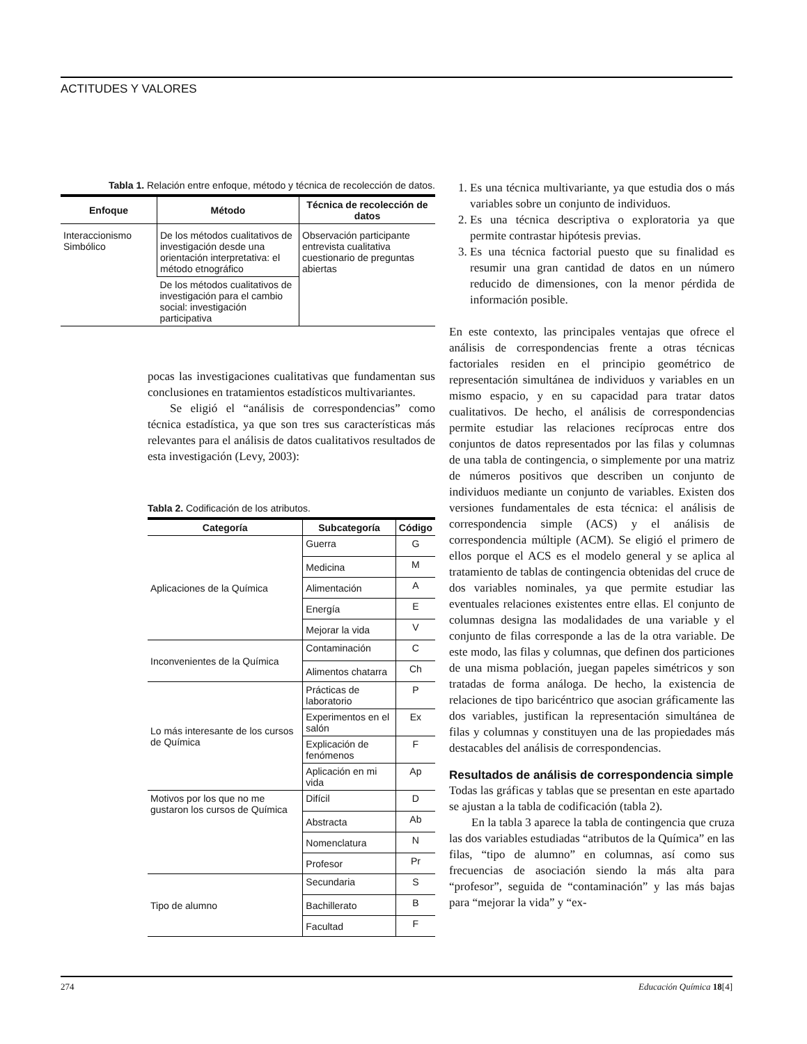ACTITUDES Y VALORES
Tabla 1. Relación entre enfoque, método y técnica de recolección de datos.
| Enfoque | Método | Técnica de recolección de datos |
| --- | --- | --- |
| Interaccionismo Simbólico | De los métodos cualitativos de investigación desde una orientación interpretativa: el método etnográfico | Observación participante entrevista cualitativa cuestionario de preguntas abiertas |
| | De los métodos cualitativos de investigación para el cambio social: investigación participativa | |
pocas las investigaciones cualitativas que fundamentan sus conclusiones en tratamientos estadísticos multivariantes.
Se eligió el “análisis de correspondencias” como técnica estadística, ya que son tres sus características más relevantes para el análisis de datos cualitativos resultados de esta investigación (Levy, 2003):
Tabla 2. Codificación de los atributos.
| Categoría | Subcategoría | Código |
| --- | --- | --- |
| Aplicaciones de la Química | Guerra | G |
| | Medicina | M |
| | Alimentación | A |
| | Energía | E |
| | Mejorar la vida | V |
| Inconvenientes de la Química | Contaminación | C |
| | Alimentos chatarra | Ch |
| Lo más interesante de los cursos de Química | Prácticas de laboratorio | P |
| | Experimentos en el salón | Ex |
| | Explicación de fenómenos | F |
| | Aplicación en mi vida | Ap |
| Motivos por los que no me gustaron los cursos de Química | Difícil | D |
| | Abstracta | Ab |
| | Nomenclatura | N |
| | Profesor | Pr |
| Tipo de alumno | Secundaria | S |
| | Bachillerato | B |
| | Facultad | F |
1. Es una técnica multivariante, ya que estudia dos o más variables sobre un conjunto de individuos.
2. Es una técnica descriptiva o exploratoria ya que permite contrastar hipótesis previas.
3. Es una técnica factorial puesto que su finalidad es resumir una gran cantidad de datos en un número reducido de dimensiones, con la menor pérdida de información posible.
En este contexto, las principales ventajas que ofrece el análisis de correspondencias frente a otras técnicas factoriales residen en el principio geométrico de representación simultánea de individuos y variables en un mismo espacio, y en su capacidad para tratar datos cualitativos. De hecho, el análisis de correspondencias permite estudiar las relaciones recíprocas entre dos conjuntos de datos representados por las filas y columnas de una tabla de contingencia, o simplemente por una matriz de números positivos que describen un conjunto de individuos mediante un conjunto de variables. Existen dos versiones fundamentales de esta técnica: el análisis de correspondencia simple (ACS) y el análisis de correspondencia múltiple (ACM). Se eligió el primero de ellos porque el ACS es el modelo general y se aplica al tratamiento de tablas de contingencia obtenidas del cruce de dos variables nominales, ya que permite estudiar las eventuales relaciones existentes entre ellas. El conjunto de columnas designa las modalidades de una variable y el conjunto de filas corresponde a las de la otra variable. De este modo, las filas y columnas, que definen dos particiones de una misma población, juegan papeles simétricos y son tratadas de forma análoga. De hecho, la existencia de relaciones de tipo baricéntrico que asocian gráficamente las dos variables, justifican la representación simultánea de filas y columnas y constituyen una de las propiedades más destacables del análisis de correspondencias.
Resultados de análisis de correspondencia simple
Todas las gráficas y tablas que se presentan en este apartado se ajustan a la tabla de codificación (tabla 2).
En la tabla 3 aparece la tabla de contingencia que cruza las dos variables estudiadas “atributos de la Química” en las filas, “tipo de alumno” en columnas, así como sus frecuencias de asociación siendo la más alta para “profesor”, seguida de “contaminación” y las más bajas para “mejorar la vida” y “ex-
274 Educación Química 18[4]